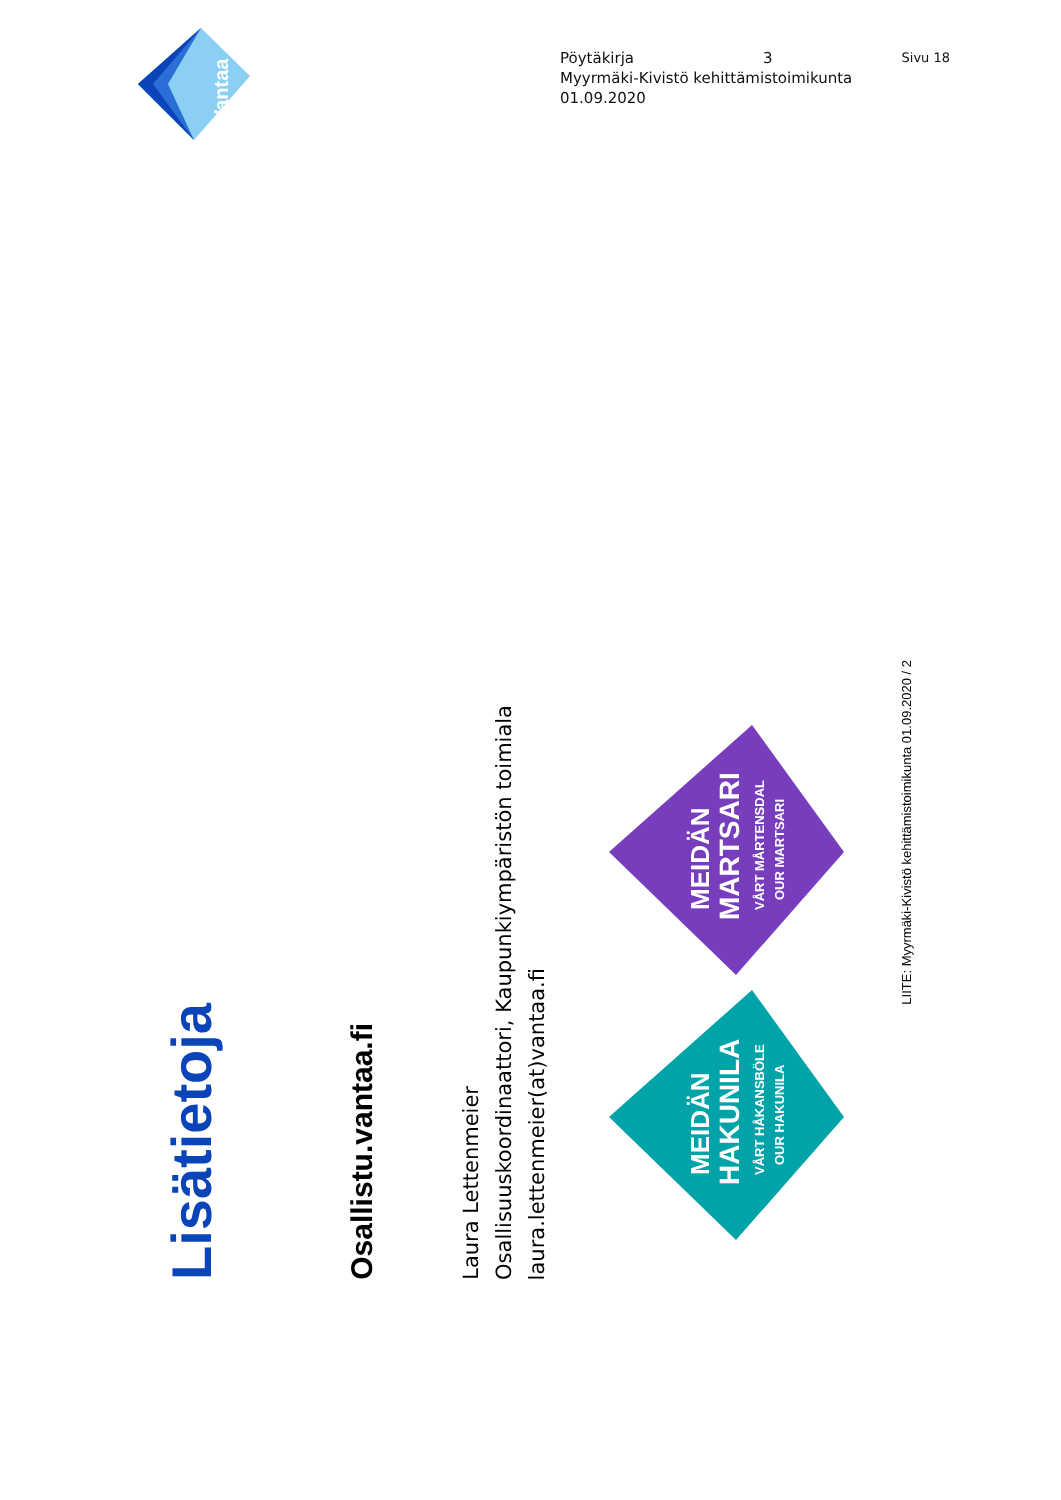Vantaa
Pöytäkirja 3 Sivu 18
Myyrmäki-Kivistö kehittämistoimikunta
01.09.2020
Lisätietoja
Osallistu.vantaa.fi
Laura Lettenmeier
Osallisuuskoordinaattori, Kaupunkiympäristön toimiala
laura.lettenmeier(at)vantaa.fi
MEIDÄN
HAKUNILA
VÅRT HÅKANSBÖLE
OUR HAKUNILA
MEIDÄN
MARTSARI
VÅRT MÅRTENSDAL
OUR MARTSARI
LIITE: Myyrmäki-Kivistö kehittämistoimikunta 01.09.2020 / 2